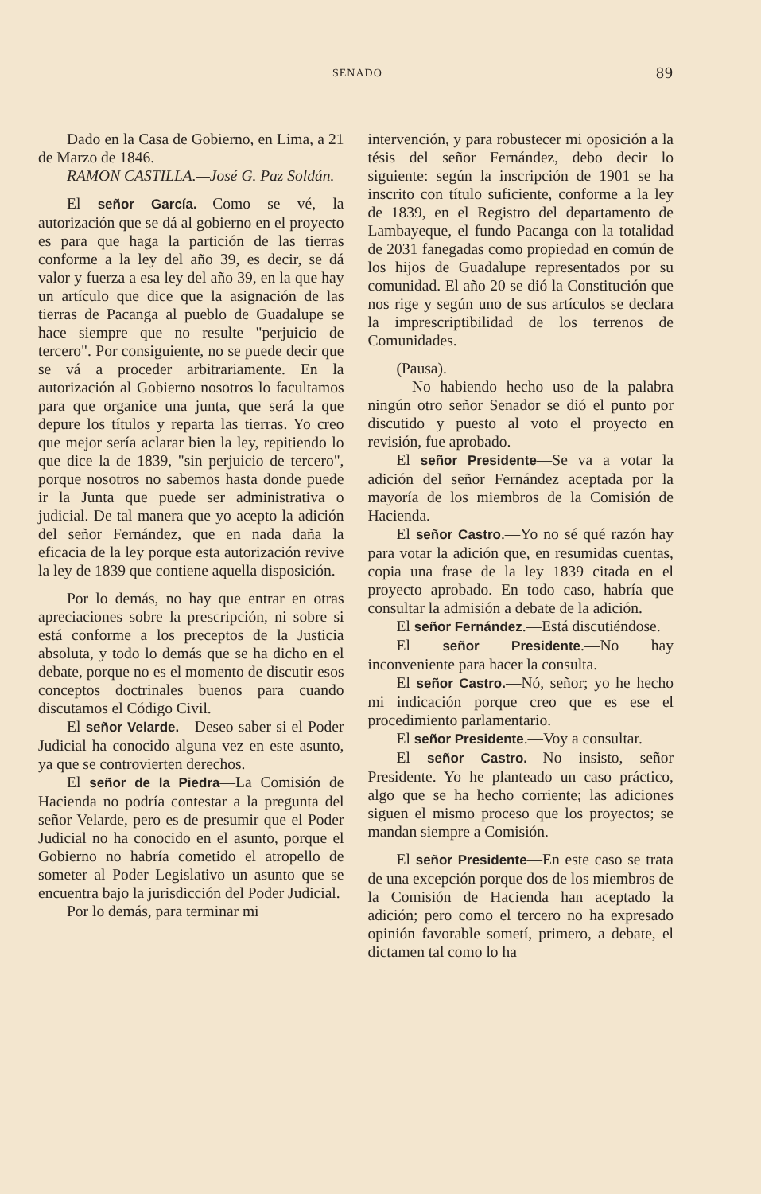SENADO 89
Dado en la Casa de Gobierno, en Lima, a 21 de Marzo de 1846.
RAMON CASTILLA.—José G. Paz Soldán.
El señor García.—Como se vé, la autorización que se dá al gobierno en el proyecto es para que haga la partición de las tierras conforme a la ley del año 39, es decir, se dá valor y fuerza a esa ley del año 39, en la que hay un artículo que dice que la asignación de las tierras de Pacanga al pueblo de Guadalupe se hace siempre que no resulte "perjuicio de tercero". Por consiguiente, no se puede decir que se vá a proceder arbitrariamente. En la autorización al Gobierno nosotros lo facultamos para que organice una junta, que será la que depure los títulos y reparta las tierras. Yo creo que mejor sería aclarar bien la ley, repitiendo lo que dice la de 1839, "sin perjuicio de tercero", porque nosotros no sabemos hasta donde puede ir la Junta que puede ser administrativa o judicial. De tal manera que yo acepto la adición del señor Fernández, que en nada daña la eficacia de la ley porque esta autorización revive la ley de 1839 que contiene aquella disposición.
Por lo demás, no hay que entrar en otras apreciaciones sobre la prescripción, ni sobre si está conforme a los preceptos de la Justicia absoluta, y todo lo demás que se ha dicho en el debate, porque no es el momento de discutir esos conceptos doctrinales buenos para cuando discutamos el Código Civil.
El señor Velarde.—Deseo saber si el Poder Judicial ha conocido alguna vez en este asunto, ya que se controvierten derechos.
El señor de la Piedra—La Comisión de Hacienda no podría contestar a la pregunta del señor Velarde, pero es de presumir que el Poder Judicial no ha conocido en el asunto, porque el Gobierno no habría cometido el atropello de someter al Poder Legislativo un asunto que se encuentra bajo la jurisdicción del Poder Judicial.
Por lo demás, para terminar mi
intervención, y para robustecer mi oposición a la tésis del señor Fernández, debo decir lo siguiente: según la inscripción de 1901 se ha inscrito con título suficiente, conforme a la ley de 1839, en el Registro del departamento de Lambayeque, el fundo Pacanga con la totalidad de 2031 fanegadas como propiedad en común de los hijos de Guadalupe representados por su comunidad. El año 20 se dió la Constitución que nos rige y según uno de sus artículos se declara la imprescriptibilidad de los terrenos de Comunidades.
(Pausa).
—No habiendo hecho uso de la palabra ningún otro señor Senador se dió el punto por discutido y puesto al voto el proyecto en revisión, fue aprobado.
El señor Presidente—Se va a votar la adición del señor Fernández aceptada por la mayoría de los miembros de la Comisión de Hacienda.
El señor Castro.—Yo no sé qué razón hay para votar la adición que, en resumidas cuentas, copia una frase de la ley 1839 citada en el proyecto aprobado. En todo caso, habría que consultar la admisión a debate de la adición.
El señor Fernández.—Está discutiéndose.
El señor Presidente.—No hay inconveniente para hacer la consulta.
El señor Castro.—Nó, señor; yo he hecho mi indicación porque creo que es ese el procedimiento parlamentario.
El señor Presidente.—Voy a consultar.
El señor Castro.—No insisto, señor Presidente. Yo he planteado un caso práctico, algo que se ha hecho corriente; las adiciones siguen el mismo proceso que los proyectos; se mandan siempre a Comisión.
El señor Presidente—En este caso se trata de una excepción porque dos de los miembros de la Comisión de Hacienda han aceptado la adición; pero como el tercero no ha expresado opinión favorable sometí, primero, a debate, el dictamen tal como lo ha